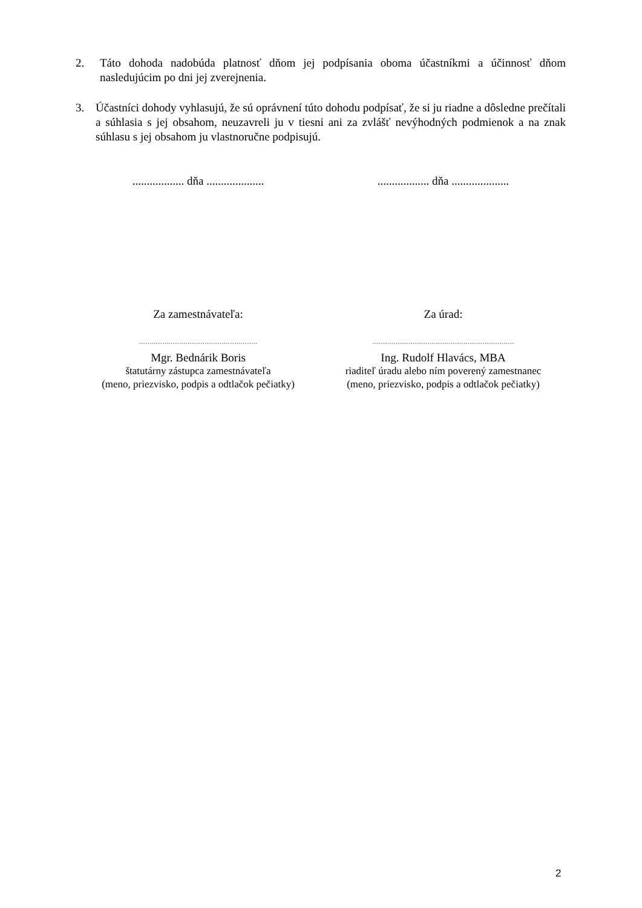2. Táto dohoda nadobúda platnosť dňom jej podpísania oboma účastníkmi a účinnosť dňom nasledujúcim po dni jej zverejnenia.
3. Účastníci dohody vyhlasujú, že sú oprávnení túto dohodu podpísať, že si ju riadne a dôsledne prečítali a súhlasia s jej obsahom, neuzavreli ju v tiesni ani za zvlášť nevýhodných podmienok a na znak súhlasu s jej obsahom ju vlastnoručne podpisujú.
.................. dňa ....................
.................. dňa ....................
Za zamestnávateľa: Za úrad:
........................................................
...................................................................
Mgr. Bednárik Boris
štatutárny zástupca zamestnávateľa
(meno, priezvisko, podpis a odtlačok pečiatky)
Ing. Rudolf Hlavács, MBA
riaditeľ úradu alebo ním poverený zamestnanec
(meno, priezvisko, podpis a odtlačok pečiatky)
2